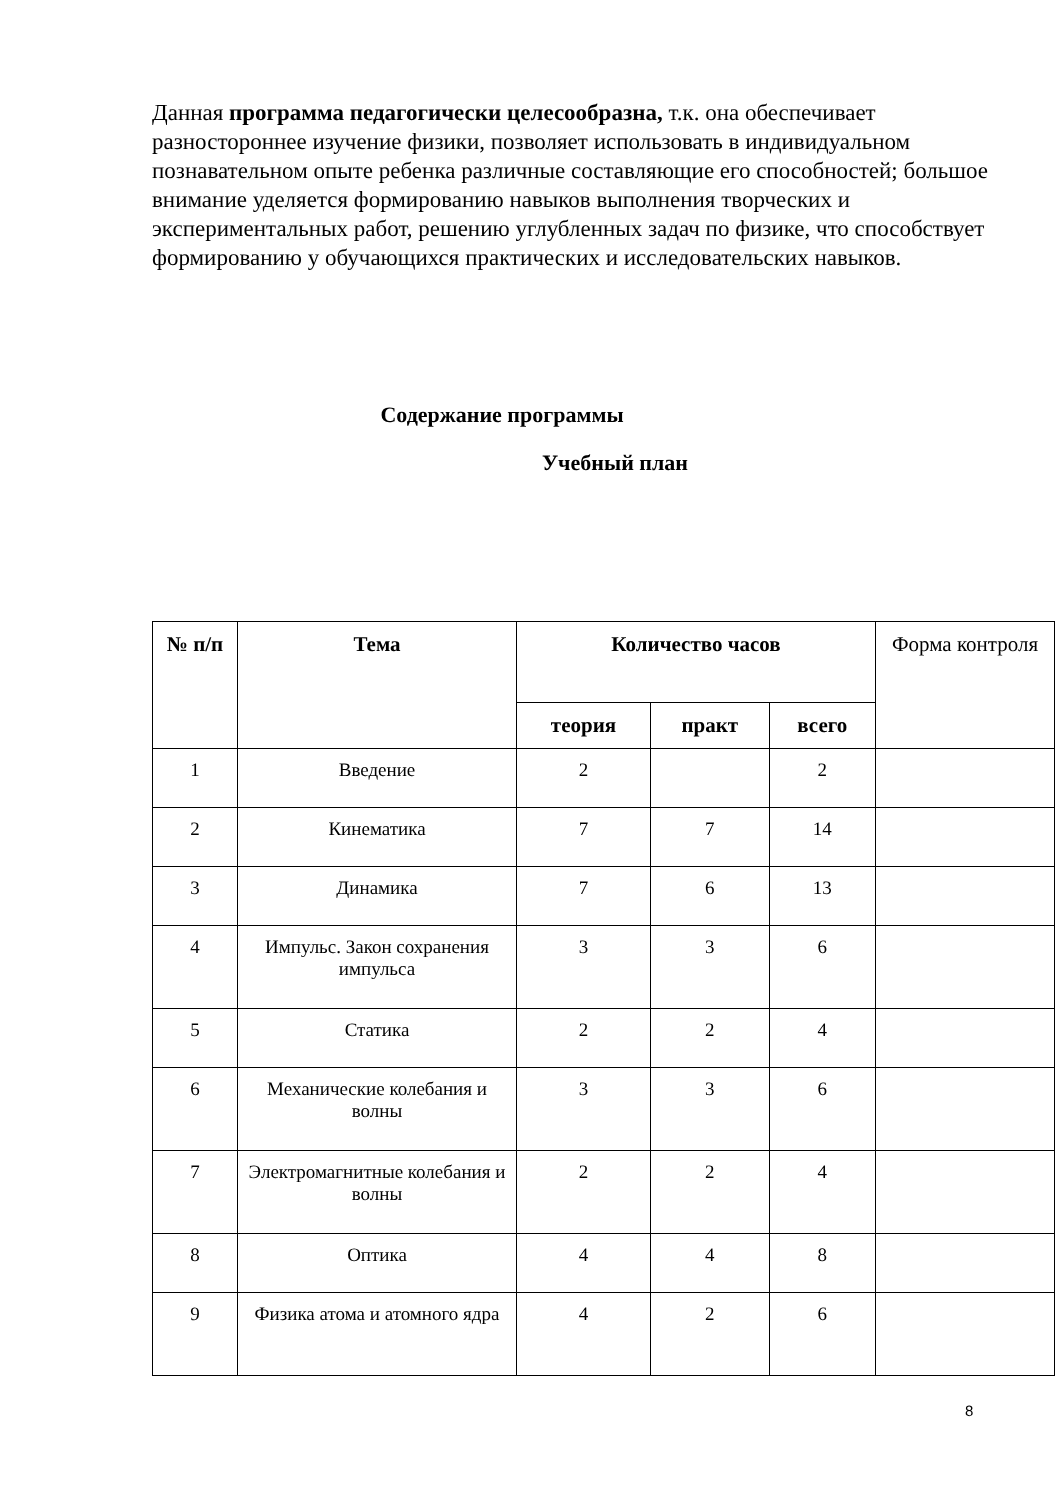Данная программа педагогически целесообразна, т.к. она обеспечивает разностороннее изучение физики, позволяет использовать в индивидуальном познавательном опыте ребенка различные составляющие его способностей; большое внимание уделяется формированию навыков выполнения творческих и экспериментальных работ, решению углубленных задач по физике, что способствует формированию у обучающихся практических и исследовательских навыков.
Содержание программы
Учебный план
| № п/п | Тема | Количество часов | | | Форма контроля |
| --- | --- | --- | --- | --- | --- |
| | | теория | практ | всего | |
| 1 | Введение | 2 | | 2 | |
| 2 | Кинематика | 7 | 7 | 14 | |
| 3 | Динамика | 7 | 6 | 13 | |
| 4 | Импульс. Закон сохранения импульса | 3 | 3 | 6 | |
| 5 | Статика | 2 | 2 | 4 | |
| 6 | Механические колебания и волны | 3 | 3 | 6 | |
| 7 | Электромагнитные колебания и волны | 2 | 2 | 4 | |
| 8 | Оптика | 4 | 4 | 8 | |
| 9 | Физика атома и атомного ядра | 4 | 2 | 6 | |
8